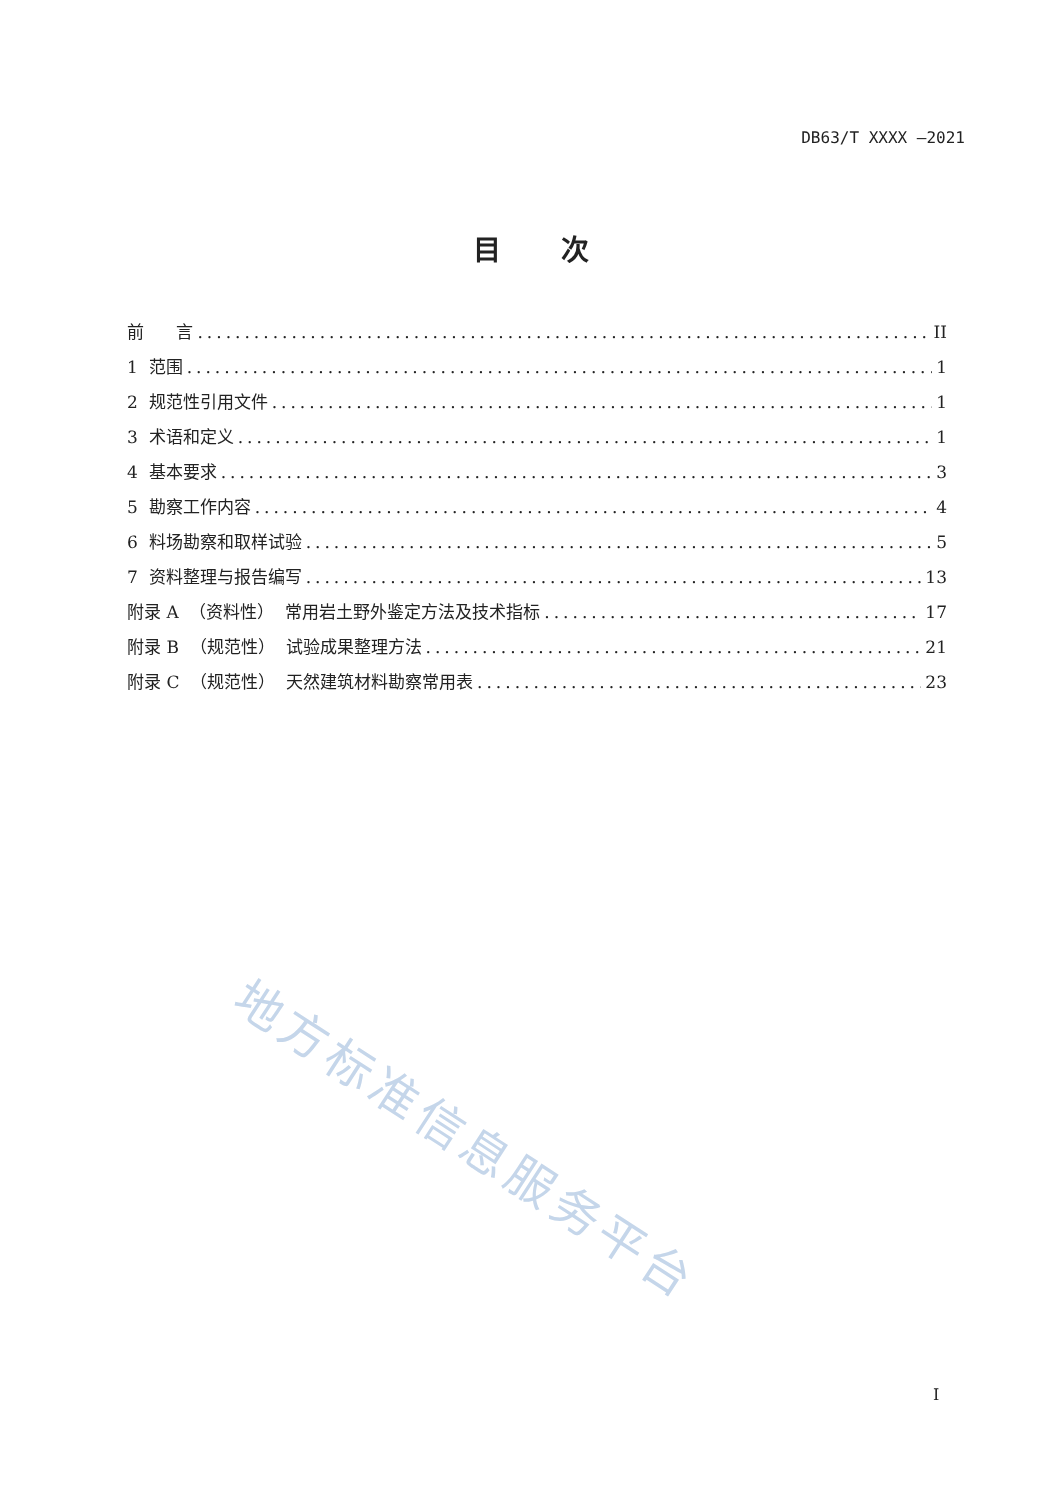DB63/T XXXX —2021
目次
前 言 II
1 范围 1
2 规范性引用文件 1
3 术语和定义 1
4 基本要求 3
5 勘察工作内容 4
6 料场勘察和取样试验 5
7 资料整理与报告编写 13
附录 A （资料性） 常用岩土野外鉴定方法及技术指标 17
附录 B （规范性） 试验成果整理方法 21
附录 C （规范性） 天然建筑材料勘察常用表 23
地方标准信息服务平台
I